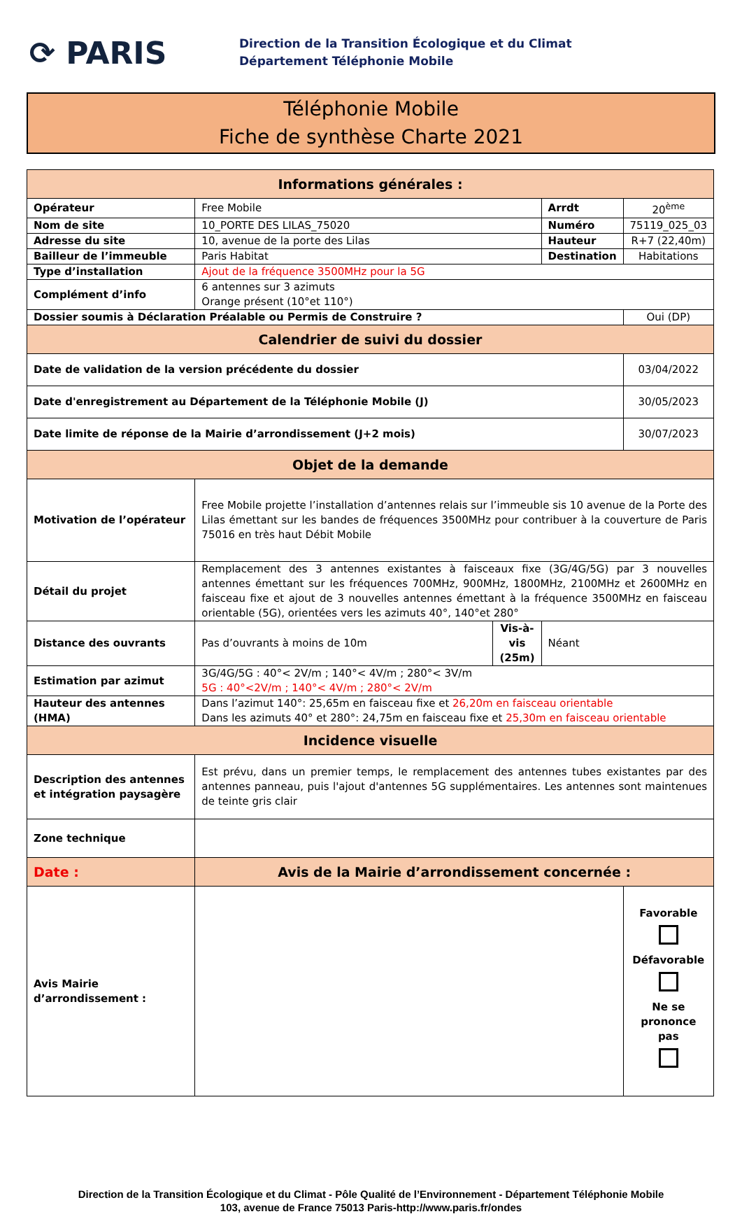⟳ PARIS
Direction de la Transition Écologique et du Climat
Département Téléphonie Mobile
Téléphonie Mobile
Fiche de synthèse Charte 2021
| Informations générales : | | | | |
| --- | --- | --- | --- | --- |
| Opérateur | Free Mobile | | Arrdt | 20<sup>ème</sup> |
| Nom de site | 10_PORTE DES LILAS_75020 | | Numéro | 75119_025_03 |
| Adresse du site | 10, avenue de la porte des Lilas | | Hauteur | R+7 (22,40m) |
| Bailleur de l’immeuble | Paris Habitat | | Destination | Habitations |
| Type d’installation | Ajout de la fréquence 3500MHz pour la 5G | | | |
| Complément d’info | 6 antennes sur 3 azimuts Orange présent (10°et 110°) | | | |
| Dossier soumis à Déclaration Préalable ou Permis de Construire ? | | | | Oui (DP) |
| Calendrier de suivi du dossier | | | | |
| Date de validation de la version précédente du dossier | | | | 03/04/2022 |
| Date d'enregistrement au Département de la Téléphonie Mobile (J) | | | | 30/05/2023 |
| Date limite de réponse de la Mairie d’arrondissement (J+2 mois) | | | | 30/07/2023 |
| Objet de la demande | | | | |
| Motivation de l’opérateur | Free Mobile projette l’installation d’antennes relais sur l’immeuble sis 10 avenue de la Porte des Lilas émettant sur les bandes de fréquences 3500MHz pour contribuer à la couverture de Paris 75016 en très haut Débit Mobile | | | |
| Détail du projet | Remplacement des 3 antennes existantes à faisceaux fixe (3G/4G/5G) par 3 nouvelles antennes émettant sur les fréquences 700MHz, 900MHz, 1800MHz, 2100MHz et 2600MHz en faisceau fixe et ajout de 3 nouvelles antennes émettant à la fréquence 3500MHz en faisceau orientable (5G), orientées vers les azimuts 40°, 140°et 280° | | | |
| Distance des ouvrants | Pas d’ouvrants à moins de 10m | Vis-à-vis (25m) | Néant | |
| Estimation par azimut | 3G/4G/5G : 40°< 2V/m ; 140°< 4V/m ; 280°< 3V/m 5G : 40°<2V/m ; 140°< 4V/m ; 280°< 2V/m | | | |
| Hauteur des antennes (HMA) | Dans l’azimut 140°: 25,65m en faisceau fixe et 26,20m en faisceau orientable Dans les azimuts 40° et 280°: 24,75m en faisceau fixe et 25,30m en faisceau orientable | | | |
| Incidence visuelle | | | | |
| Description des antennes et intégration paysagère | Est prévu, dans un premier temps, le remplacement des antennes tubes existantes par des antennes panneau, puis l'ajout d'antennes 5G supplémentaires. Les antennes sont maintenues de teinte gris clair | | | |
| Zone technique | | | | |
| Date : | Avis de la Mairie d’arrondissement concernée : | | | |
| Avis Mairie d’arrondissement : | | | | Favorable Défavorable Ne se prononce pas |
Direction de la Transition Écologique et du Climat - Pôle Qualité de l’Environnement - Département Téléphonie Mobile
103, avenue de France 75013 Paris-http://www.paris.fr/ondes